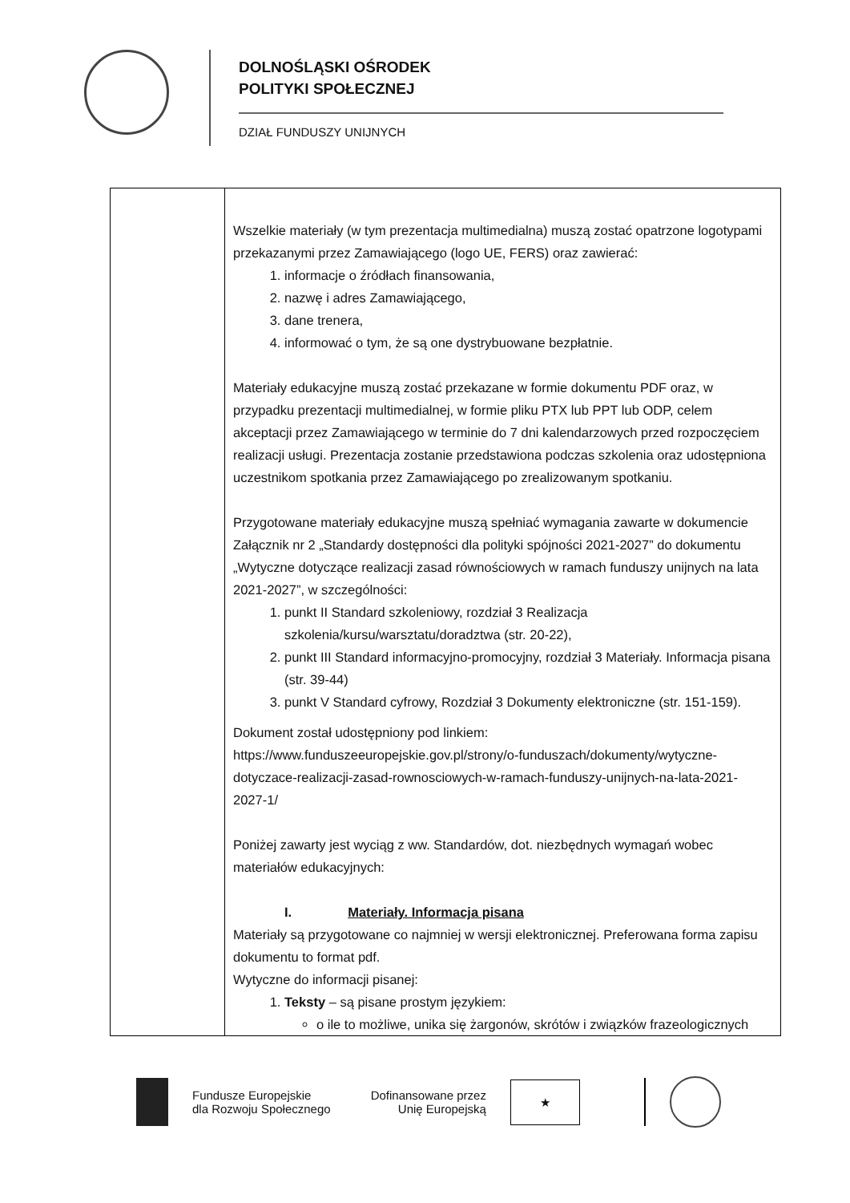DOLNOŚLĄSKI OŚRODEK
POLITYKI SPOŁECZNEJ
DZIAŁ FUNDUSZY UNIJNYCH
| | Wszelkie materiały (w tym prezentacja multimedialna) muszą zostać opatrzone logotypami przekazanymi przez Zamawiającego (logo UE, FERS) oraz zawierać: 1. informacje o źródłach finansowania, 2. nazwę i adres Zamawiającego, 3. dane trenera, 4. informować o tym, że są one dystrybuowane bezpłatnie. Materiały edukacyjne muszą zostać przekazane w formie dokumentu PDF oraz, w przypadku prezentacji multimedialnej, w formie pliku PTX lub PPT lub ODP, celem akceptacji przez Zamawiającego w terminie do 7 dni kalendarzowych przed rozpoczęciem realizacji usługi. Prezentacja zostanie przedstawiona podczas szkolenia oraz udostępniona uczestnikom spotkania przez Zamawiającego po zrealizowanym spotkaniu. Przygotowane materiały edukacyjne muszą spełniać wymagania zawarte w dokumencie Załącznik nr 2 „Standardy dostępności dla polityki spójności 2021-2027” do dokumentu „Wytyczne dotyczące realizacji zasad równościowych w ramach funduszy unijnych na lata 2021-2027”, w szczególności: 1. punkt II Standard szkoleniowy, rozdział 3 Realizacja szkolenia/kursu/warsztatu/doradztwa (str. 20-22), 2. punkt III Standard informacyjno-promocyjny, rozdział 3 Materiały. Informacja pisana (str. 39-44) 3. punkt V Standard cyfrowy, Rozdział 3 Dokumenty elektroniczne (str. 151-159). Dokument został udostępniony pod linkiem: https://www.funduszeeuropejskie.gov.pl/strony/o-funduszach/dokumenty/wytyczne-dotyczace-realizacji-zasad-rownosciowych-w-ramach-funduszy-unijnych-na-lata-2021-2027-1/ Poniżej zawarty jest wyciąg z ww. Standardów, dot. niezbędnych wymagań wobec materiałów edukacyjnych: I. Materiały. Informacja pisana Materiały są przygotowane co najmniej w wersji elektronicznej. Preferowana forma zapisu dokumentu to format pdf. Wytyczne do informacji pisanej: 1. Teksty – są pisane prostym językiem: o ile to możliwe, unika się żargonów, skrótów i związków frazeologicznych |
Fundusze Europejskie
dla Rozwoju Społecznego
Dofinansowane przez
Unię Europejską
★